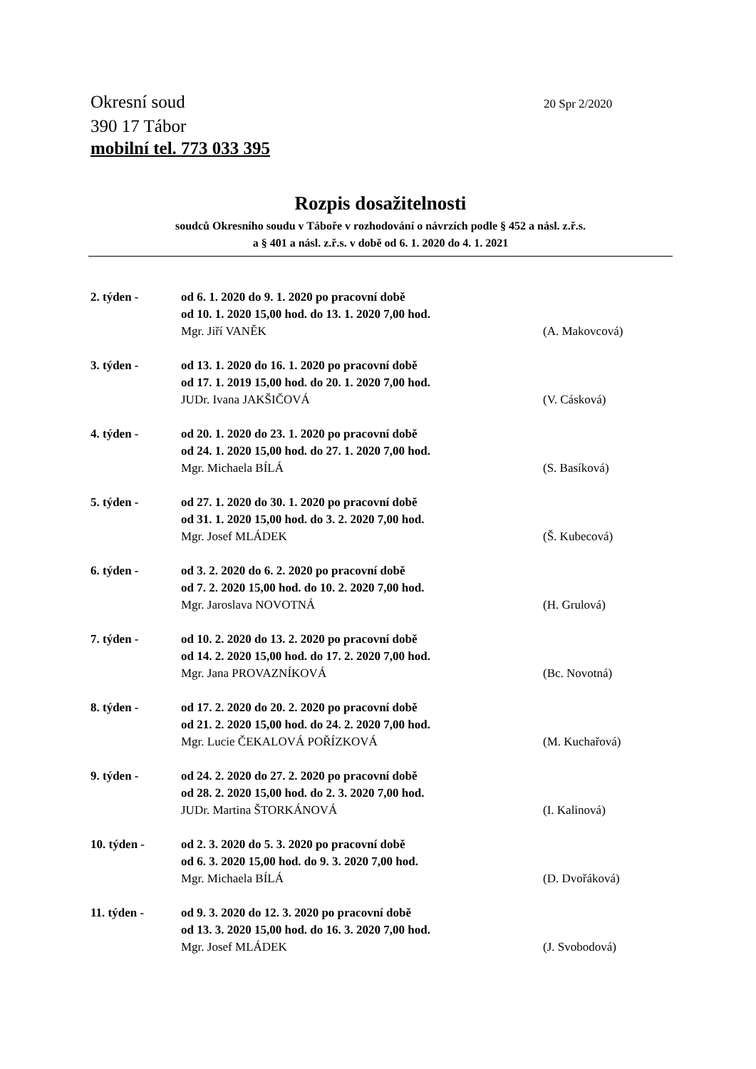Okresní soud
390 17 Tábor
mobilní tel. 773 033 395
20 Spr 2/2020
Rozpis dosažitelnosti
soudců Okresního soudu v Táboře v rozhodování o návrzích podle § 452 a násl. z.ř.s.
a § 401 a násl. z.ř.s. v době od 6. 1. 2020 do 4. 1. 2021
2. týden - od 6. 1. 2020 do 9. 1. 2020 po pracovní době
od 10. 1. 2020 15,00 hod. do 13. 1. 2020 7,00 hod.
Mgr. Jiří VANĚK (A. Makovcová)
3. týden - od 13. 1. 2020 do 16. 1. 2020 po pracovní době
od 17. 1. 2019 15,00 hod. do 20. 1. 2020 7,00 hod.
JUDr. Ivana JAKŠIČOVÁ (V. Cásková)
4. týden - od 20. 1. 2020 do 23. 1. 2020 po pracovní době
od 24. 1. 2020 15,00 hod. do 27. 1. 2020 7,00 hod.
Mgr. Michaela BÍLÁ (S. Basíková)
5. týden - od 27. 1. 2020 do 30. 1. 2020 po pracovní době
od 31. 1. 2020 15,00 hod. do 3. 2. 2020 7,00 hod.
Mgr. Josef MLÁDEK (Š. Kubecová)
6. týden - od 3. 2. 2020 do 6. 2. 2020 po pracovní době
od 7. 2. 2020 15,00 hod. do 10. 2. 2020 7,00 hod.
Mgr. Jaroslava NOVOTNÁ (H. Grulová)
7. týden - od 10. 2. 2020 do 13. 2. 2020 po pracovní době
od 14. 2. 2020 15,00 hod. do 17. 2. 2020 7,00 hod.
Mgr. Jana PROVAZNÍKOVÁ (Bc. Novotná)
8. týden - od 17. 2. 2020 do 20. 2. 2020 po pracovní době
od 21. 2. 2020 15,00 hod. do 24. 2. 2020 7,00 hod.
Mgr. Lucie ČEKALOVÁ POŘÍZKOVÁ (M. Kuchařová)
9. týden - od 24. 2. 2020 do 27. 2. 2020 po pracovní době
od 28. 2. 2020 15,00 hod. do 2. 3. 2020 7,00 hod.
JUDr. Martina ŠTORKÁNOVÁ (I. Kalinová)
10. týden - od 2. 3. 2020 do 5. 3. 2020 po pracovní době
od 6. 3. 2020 15,00 hod. do 9. 3. 2020 7,00 hod.
Mgr. Michaela BÍLÁ (D. Dvořáková)
11. týden - od 9. 3. 2020 do 12. 3. 2020 po pracovní době
od 13. 3. 2020 15,00 hod. do 16. 3. 2020 7,00 hod.
Mgr. Josef MLÁDEK (J. Svobodová)